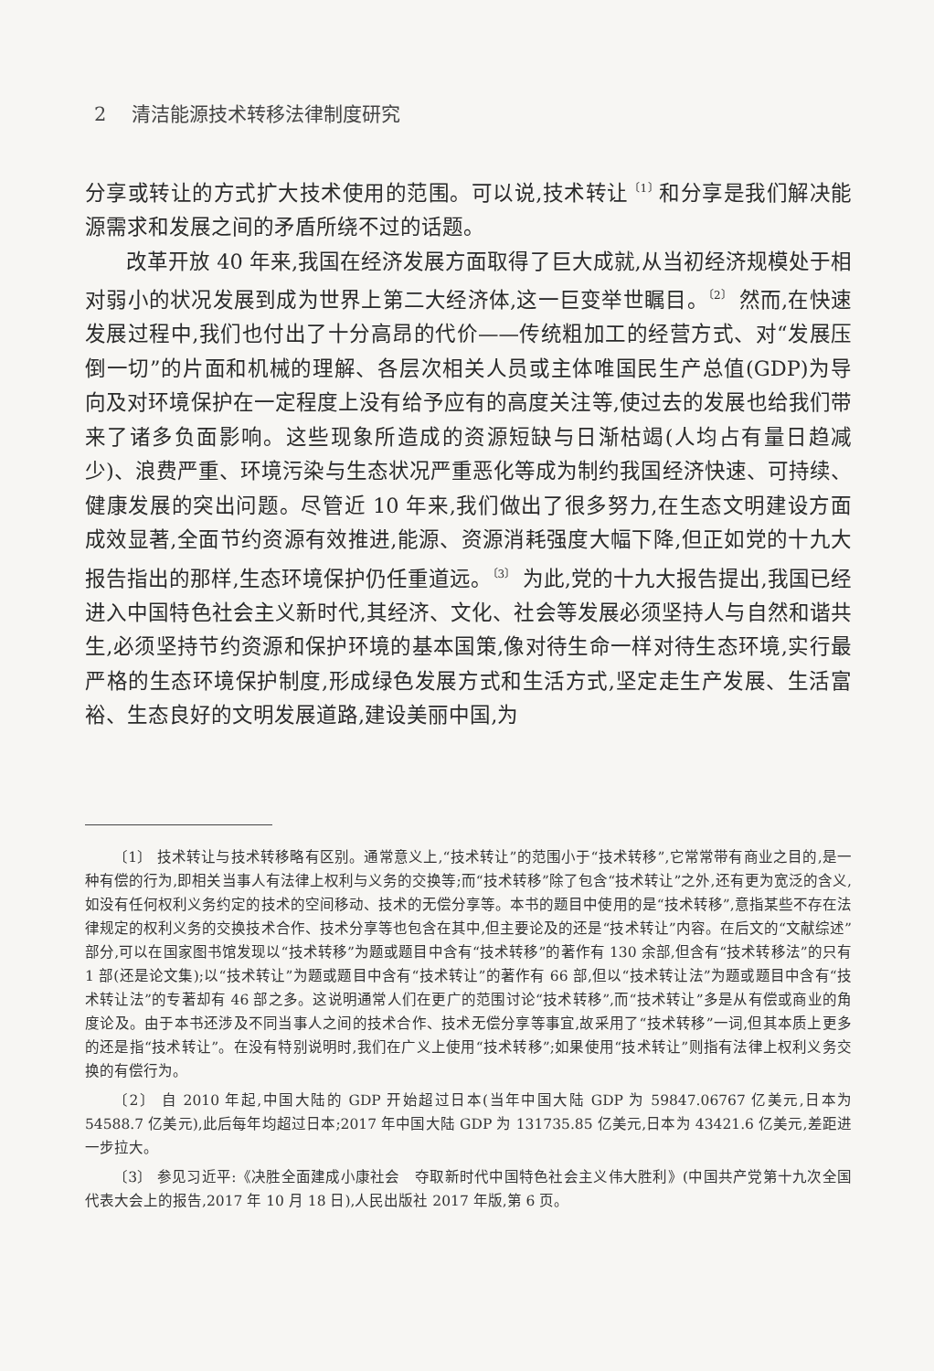2 清洁能源技术转移法律制度研究
分享或转让的方式扩大技术使用的范围。可以说,技术转让<sup>〔1〕</sup>和分享是我们解决能源需求和发展之间的矛盾所绕不过的话题。
改革开放 40 年来,我国在经济发展方面取得了巨大成就,从当初经济规模处于相对弱小的状况发展到成为世界上第二大经济体,这一巨变举世瞩目。<sup>〔2〕</sup> 然而,在快速发展过程中,我们也付出了十分高昂的代价——传统粗加工的经营方式、对“发展压倒一切”的片面和机械的理解、各层次相关人员或主体唯国民生产总值(GDP)为导向及对环境保护在一定程度上没有给予应有的高度关注等,使过去的发展也给我们带来了诸多负面影响。这些现象所造成的资源短缺与日渐枯竭(人均占有量日趋减少)、浪费严重、环境污染与生态状况严重恶化等成为制约我国经济快速、可持续、健康发展的突出问题。尽管近 10 年来,我们做出了很多努力,在生态文明建设方面成效显著,全面节约资源有效推进,能源、资源消耗强度大幅下降,但正如党的十九大报告指出的那样,生态环境保护仍任重道远。<sup>〔3〕</sup> 为此,党的十九大报告提出,我国已经进入中国特色社会主义新时代,其经济、文化、社会等发展必须坚持人与自然和谐共生,必须坚持节约资源和保护环境的基本国策,像对待生命一样对待生态环境,实行最严格的生态环境保护制度,形成绿色发展方式和生活方式,坚定走生产发展、生活富裕、生态良好的文明发展道路,建设美丽中国,为
〔1〕 技术转让与技术转移略有区别。通常意义上,“技术转让”的范围小于“技术转移”,它常常带有商业之目的,是一种有偿的行为,即相关当事人有法律上权利与义务的交换等;而“技术转移”除了包含“技术转让”之外,还有更为宽泛的含义,如没有任何权利义务约定的技术的空间移动、技术的无偿分享等。本书的题目中使用的是“技术转移”,意指某些不存在法律规定的权利义务的交换技术合作、技术分享等也包含在其中,但主要论及的还是“技术转让”内容。在后文的“文献综述”部分,可以在国家图书馆发现以“技术转移”为题或题目中含有“技术转移”的著作有 130 余部,但含有“技术转移法”的只有 1 部(还是论文集);以“技术转让”为题或题目中含有“技术转让”的著作有 66 部,但以“技术转让法”为题或题目中含有“技术转让法”的专著却有 46 部之多。这说明通常人们在更广的范围讨论“技术转移”,而“技术转让”多是从有偿或商业的角度论及。由于本书还涉及不同当事人之间的技术合作、技术无偿分享等事宜,故采用了“技术转移”一词,但其本质上更多的还是指“技术转让”。在没有特别说明时,我们在广义上使用“技术转移”;如果使用“技术转让”则指有法律上权利义务交换的有偿行为。
〔2〕 自 2010 年起,中国大陆的 GDP 开始超过日本(当年中国大陆 GDP 为 59847.06767 亿美元,日本为 54588.7 亿美元),此后每年均超过日本;2017 年中国大陆 GDP 为 131735.85 亿美元,日本为 43421.6 亿美元,差距进一步拉大。
〔3〕 参见习近平:《决胜全面建成小康社会　夺取新时代中国特色社会主义伟大胜利》(中国共产党第十九次全国代表大会上的报告,2017 年 10 月 18 日),人民出版社 2017 年版,第 6 页。